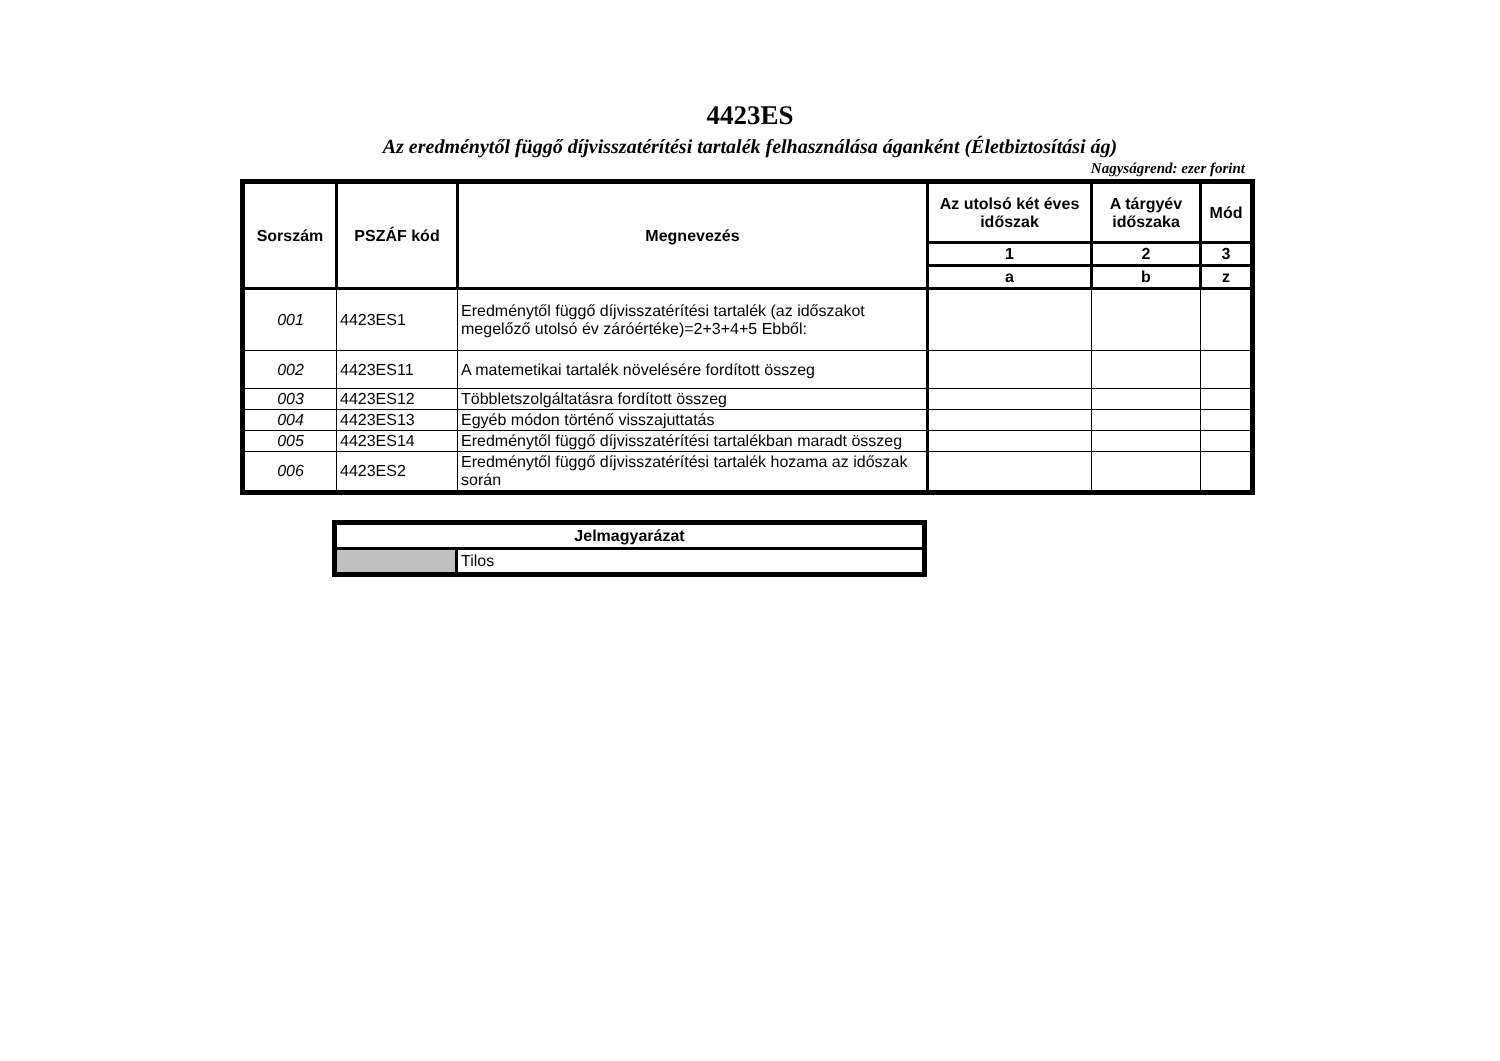4423ES
Az eredménytől függő díjvisszatérítési tartalék felhasználása áganként (Életbiztosítási ág)
Nagyságrend: ezer forint
| Sorszám | PSZÁF kód | Megnevezés | Az utolsó két éves időszak | A tárgyév időszaka | Mód |
| --- | --- | --- | --- | --- | --- |
| | | | 1 | 2 | 3 |
| | | | a | b | z |
| 001 | 4423ES1 | Eredménytől függő díjvisszatérítési tartalék (az időszakot megelőző utolsó év záróértéke)=2+3+4+5 Ebből: | | | |
| 002 | 4423ES11 | A matemetikai tartalék növelésére fordított összeg | | | |
| 003 | 4423ES12 | Többletszolgáltatásra fordított összeg | | | |
| 004 | 4423ES13 | Egyéb módon történő visszajuttatás | | | |
| 005 | 4423ES14 | Eredménytől függő díjvisszatérítési tartalékban maradt összeg | | | |
| 006 | 4423ES2 | Eredménytől függő díjvisszatérítési tartalék hozama az időszak során | | | |
| Jelmagyarázat | |
| | Tilos |